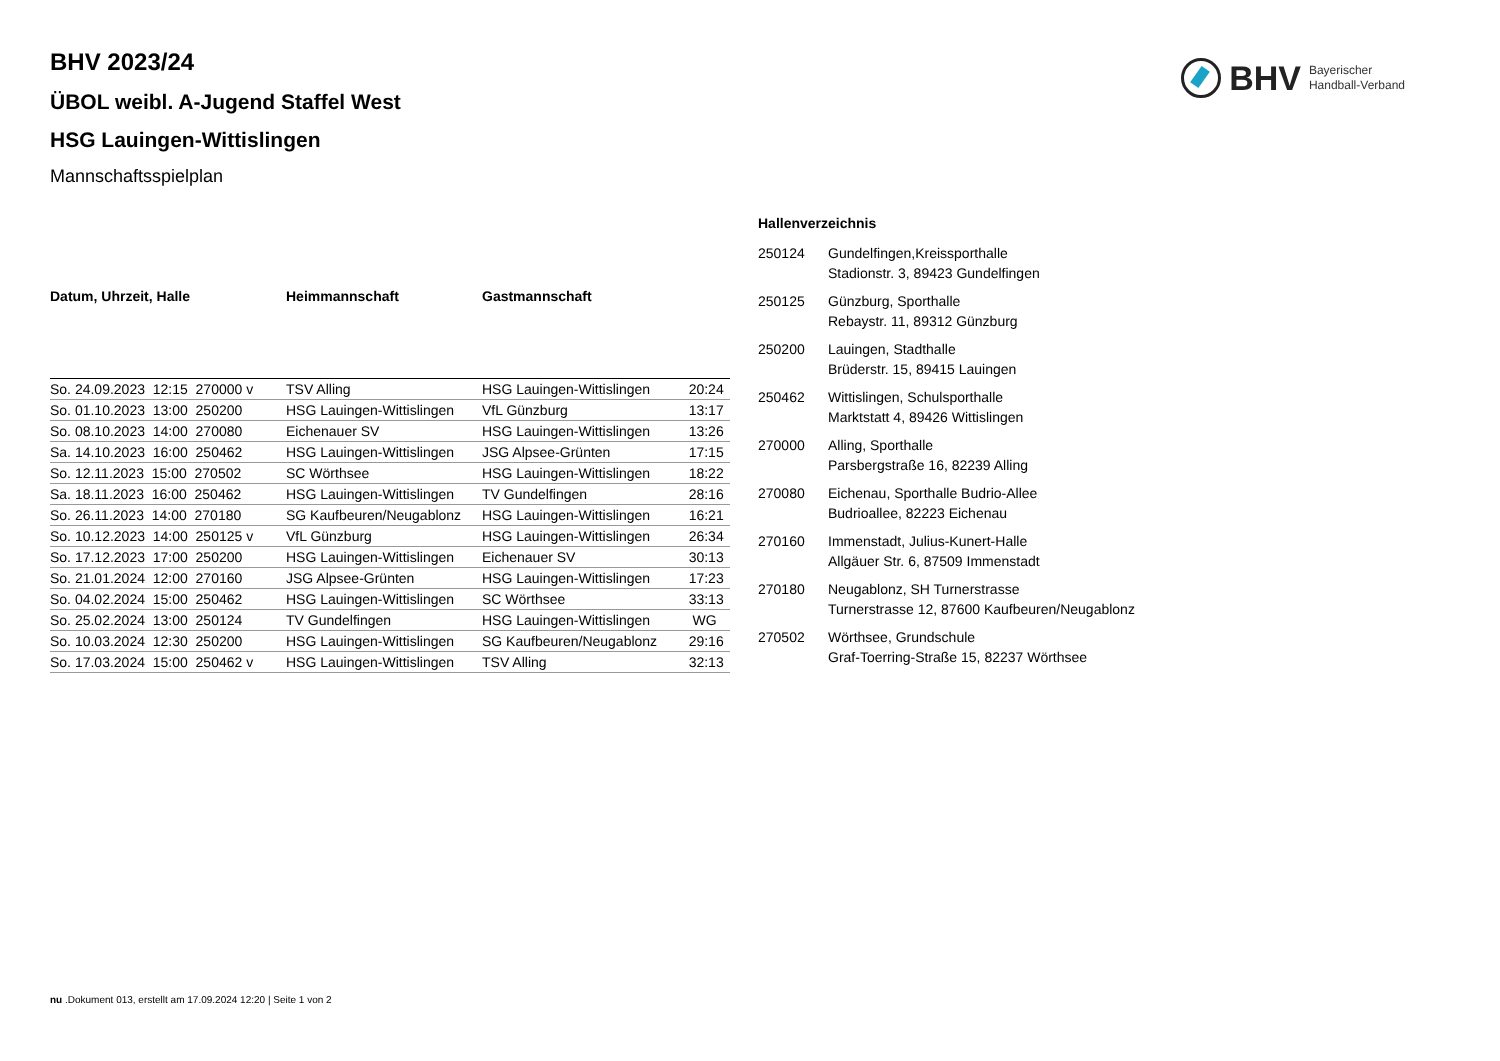BHV Bayerischer
Handball-Verband
BHV 2023/24
ÜBOL weibl. A-Jugend Staffel West
HSG Lauingen-Wittislingen
Mannschaftsspielplan
| Datum, Uhrzeit, Halle | Heimmannschaft | Gastmannschaft | |
| --- | --- | --- | --- |
| So. 24.09.2023 12:15 270000 v | TSV Alling | HSG Lauingen-Wittislingen | 20:24 |
| So. 01.10.2023 13:00 250200 | HSG Lauingen-Wittislingen | VfL Günzburg | 13:17 |
| So. 08.10.2023 14:00 270080 | Eichenauer SV | HSG Lauingen-Wittislingen | 13:26 |
| Sa. 14.10.2023 16:00 250462 | HSG Lauingen-Wittislingen | JSG Alpsee-Grünten | 17:15 |
| So. 12.11.2023 15:00 270502 | SC Wörthsee | HSG Lauingen-Wittislingen | 18:22 |
| Sa. 18.11.2023 16:00 250462 | HSG Lauingen-Wittislingen | TV Gundelfingen | 28:16 |
| So. 26.11.2023 14:00 270180 | SG Kaufbeuren/Neugablonz | HSG Lauingen-Wittislingen | 16:21 |
| So. 10.12.2023 14:00 250125 v | VfL Günzburg | HSG Lauingen-Wittislingen | 26:34 |
| So. 17.12.2023 17:00 250200 | HSG Lauingen-Wittislingen | Eichenauer SV | 30:13 |
| So. 21.01.2024 12:00 270160 | JSG Alpsee-Grünten | HSG Lauingen-Wittislingen | 17:23 |
| So. 04.02.2024 15:00 250462 | HSG Lauingen-Wittislingen | SC Wörthsee | 33:13 |
| So. 25.02.2024 13:00 250124 | TV Gundelfingen | HSG Lauingen-Wittislingen | WG |
| So. 10.03.2024 12:30 250200 | HSG Lauingen-Wittislingen | SG Kaufbeuren/Neugablonz | 29:16 |
| So. 17.03.2024 15:00 250462 v | HSG Lauingen-Wittislingen | TSV Alling | 32:13 |
Hallenverzeichnis
| 250124 | Gundelfingen,Kreissporthalle Stadionstr. 3, 89423 Gundelfingen |
| 250125 | Günzburg, Sporthalle Rebaystr. 11, 89312 Günzburg |
| 250200 | Lauingen, Stadthalle Brüderstr. 15, 89415 Lauingen |
| 250462 | Wittislingen, Schulsporthalle Marktstatt 4, 89426 Wittislingen |
| 270000 | Alling, Sporthalle Parsbergstraße 16, 82239 Alling |
| 270080 | Eichenau, Sporthalle Budrio-Allee Budrioallee, 82223 Eichenau |
| 270160 | Immenstadt, Julius-Kunert-Halle Allgäuer Str. 6, 87509 Immenstadt |
| 270180 | Neugablonz, SH Turnerstrasse Turnerstrasse 12, 87600 Kaufbeuren/Neugablonz |
| 270502 | Wörthsee, Grundschule Graf-Toerring-Straße 15, 82237 Wörthsee |
nu .Dokument 013, erstellt am 17.09.2024 12:20 | Seite 1 von 2